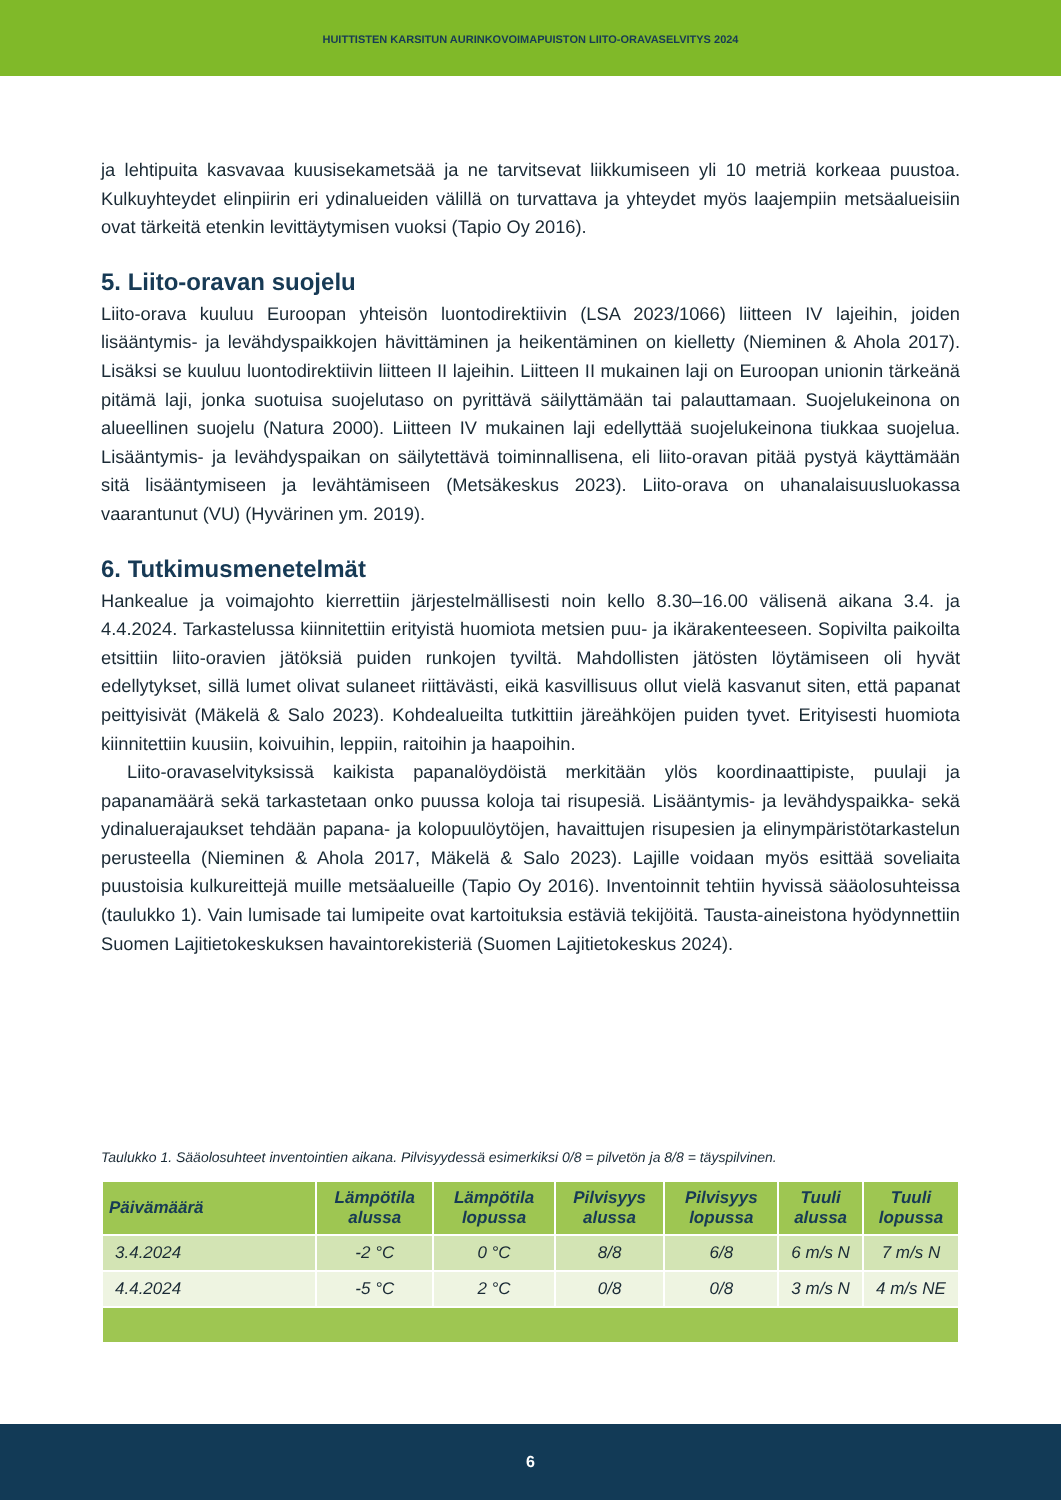HUITTISTEN KARSITUN AURINKOVOIMAPUISTON LIITO-ORAVASELVITYS 2024
ja lehtipuita kasvavaa kuusisekametsää ja ne tarvitsevat liikkumiseen yli 10 metriä korkeaa puustoa. Kulkuyhteydet elinpiirin eri ydinalueiden välillä on turvattava ja yhteydet myös laajempiin metsäalueisiin ovat tärkeitä etenkin levittäytymisen vuoksi (Tapio Oy 2016).
5. Liito-oravan suojelu
Liito-orava kuuluu Euroopan yhteisön luontodirektiivin (LSA 2023/1066) liitteen IV lajeihin, joiden lisääntymis- ja levähdyspaikkojen hävittäminen ja heikentäminen on kielletty (Nieminen & Ahola 2017). Lisäksi se kuuluu luontodirektiivin liitteen II lajeihin. Liitteen II mukainen laji on Euroopan unionin tärkeänä pitämä laji, jonka suotuisa suojelutaso on pyrittävä säilyttämään tai palauttamaan. Suojelukeinona on alueellinen suojelu (Natura 2000). Liitteen IV mukainen laji edellyttää suojelukeinona tiukkaa suojelua. Lisääntymis- ja levähdyspaikan on säilytettävä toiminnallisena, eli liito-oravan pitää pystyä käyttämään sitä lisääntymiseen ja levähtämiseen (Metsäkeskus 2023). Liito-orava on uhanalaisuusluokassa vaarantunut (VU) (Hyvärinen ym. 2019).
6. Tutkimusmenetelmät
Hankealue ja voimajohto kierrettiin järjestelmällisesti noin kello 8.30–16.00 välisenä aikana 3.4. ja 4.4.2024. Tarkastelussa kiinnitettiin erityistä huomiota metsien puu- ja ikärakenteeseen. Sopivilta paikoilta etsittiin liito-oravien jätöksiä puiden runkojen tyviltä. Mahdollisten jätösten löytämiseen oli hyvät edellytykset, sillä lumet olivat sulaneet riittävästi, eikä kasvillisuus ollut vielä kasvanut siten, että papanat peittyisivät (Mäkelä & Salo 2023). Kohdealueilta tutkittiin järeähköjen puiden tyvet. Erityisesti huomiota kiinnitettiin kuusiin, koivuihin, leppiin, raitoihin ja haapoihin.
Liito-oravaselvityksissä kaikista papanalöydöistä merkitään ylös koordinaattipiste, puulaji ja papanamäärä sekä tarkastetaan onko puussa koloja tai risupesiä. Lisääntymis- ja levähdyspaikka- sekä ydinaluerajaukset tehdään papana- ja kolopuulöytöjen, havaittujen risupesien ja elinympäristötarkastelun perusteella (Nieminen & Ahola 2017, Mäkelä & Salo 2023). Lajille voidaan myös esittää soveliaita puustoisia kulkureittejä muille metsäalueille (Tapio Oy 2016). Inventoinnit tehtiin hyvissä sääolosuhteissa (taulukko 1). Vain lumisade tai lumipeite ovat kartoituksia estäviä tekijöitä. Tausta-aineistona hyödynnettiin Suomen Lajitietokeskuksen havaintorekisteriä (Suomen Lajitietokeskus 2024).
Taulukko 1. Sääolosuhteet inventointien aikana. Pilvisyydessä esimerkiksi 0/8 = pilvetön ja 8/8 = täyspilvinen.
| Päivämäärä | Lämpötila alussa | Lämpötila lopussa | Pilvisyys alussa | Pilvisyys lopussa | Tuuli alussa | Tuuli lopussa |
| --- | --- | --- | --- | --- | --- | --- |
| 3.4.2024 | -2 °C | 0 °C | 8/8 | 6/8 | 6 m/s N | 7 m/s N |
| 4.4.2024 | -5 °C | 2 °C | 0/8 | 0/8 | 3 m/s N | 4 m/s NE |
6